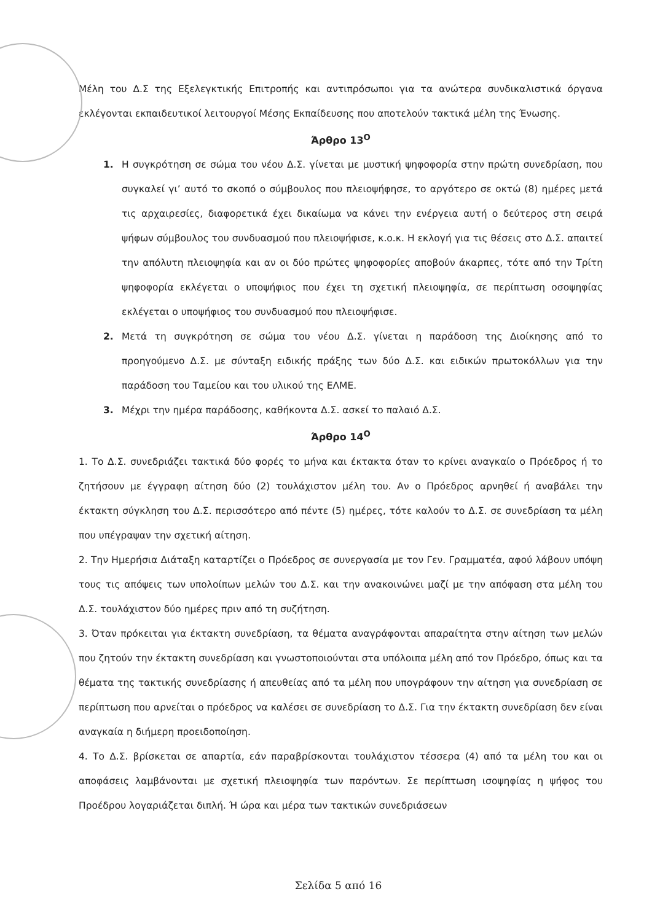Μέλη του Δ.Σ της Εξελεγκτικής Επιτροπής και αντιπρόσωποι για τα ανώτερα συνδικαλιστικά όργανα εκλέγονται εκπαιδευτικοί λειτουργοί Μέσης Εκπαίδευσης που αποτελούν τακτικά μέλη της Ένωσης.
Άρθρο 13<sup>Ο</sup>
1. Η συγκρότηση σε σώμα του νέου Δ.Σ. γίνεται με μυστική ψηφοφορία στην πρώτη συνεδρίαση, που συγκαλεί γι’ αυτό το σκοπό ο σύμβουλος που πλειοψήφησε, το αργότερο σε οκτώ (8) ημέρες μετά τις αρχαιρεσίες, διαφορετικά έχει δικαίωμα να κάνει την ενέργεια αυτή ο δεύτερος στη σειρά ψήφων σύμβουλος του συνδυασμού που πλειοψήφισε, κ.ο.κ. Η εκλογή για τις θέσεις στο Δ.Σ. απαιτεί την απόλυτη πλειοψηφία και αν οι δύο πρώτες ψηφοφορίες αποβούν άκαρπες, τότε από την Τρίτη ψηφοφορία εκλέγεται ο υποψήφιος που έχει τη σχετική πλειοψηφία, σε περίπτωση οσοψηφίας εκλέγεται ο υποψήφιος του συνδυασμού που πλειοψήφισε.
2. Μετά τη συγκρότηση σε σώμα του νέου Δ.Σ. γίνεται η παράδοση της Διοίκησης από το προηγούμενο Δ.Σ. με σύνταξη ειδικής πράξης των δύο Δ.Σ. και ειδικών πρωτοκόλλων για την παράδοση του Ταμείου και του υλικού της ΕΛΜΕ.
3. Μέχρι την ημέρα παράδοσης, καθήκοντα Δ.Σ. ασκεί το παλαιό Δ.Σ.
Άρθρο 14<sup>Ο</sup>
1. Το Δ.Σ. συνεδριάζει τακτικά δύο φορές το μήνα και έκτακτα όταν το κρίνει αναγκαίο ο Πρόεδρος ή το ζητήσουν με έγγραφη αίτηση δύο (2) τουλάχιστον μέλη του. Αν ο Πρόεδρος αρνηθεί ή αναβάλει την έκτακτη σύγκληση του Δ.Σ. περισσότερο από πέντε (5) ημέρες, τότε καλούν το Δ.Σ. σε συνεδρίαση τα μέλη που υπέγραψαν την σχετική αίτηση.
2. Την Ημερήσια Διάταξη καταρτίζει ο Πρόεδρος σε συνεργασία με τον Γεν. Γραμματέα, αφού λάβουν υπόψη τους τις απόψεις των υπολοίπων μελών του Δ.Σ. και την ανακοινώνει μαζί με την απόφαση στα μέλη του Δ.Σ. τουλάχιστον δύο ημέρες πριν από τη συζήτηση.
3. Όταν πρόκειται για έκτακτη συνεδρίαση, τα θέματα αναγράφονται απαραίτητα στην αίτηση των μελών που ζητούν την έκτακτη συνεδρίαση και γνωστοποιούνται στα υπόλοιπα μέλη από τον Πρόεδρο, όπως και τα θέματα της τακτικής συνεδρίασης ή απευθείας από τα μέλη που υπογράφουν την αίτηση για συνεδρίαση σε περίπτωση που αρνείται ο πρόεδρος να καλέσει σε συνεδρίαση το Δ.Σ. Για την έκτακτη συνεδρίαση δεν είναι αναγκαία η διήμερη προειδοποίηση.
4. Το Δ.Σ. βρίσκεται σε απαρτία, εάν παραβρίσκονται τουλάχιστον τέσσερα (4) από τα μέλη του και οι αποφάσεις λαμβάνονται με σχετική πλειοψηφία των παρόντων. Σε περίπτωση ισοψηφίας η ψήφος του Προέδρου λογαριάζεται διπλή. Ή ώρα και μέρα των τακτικών συνεδριάσεων
Σελίδα 5 από 16